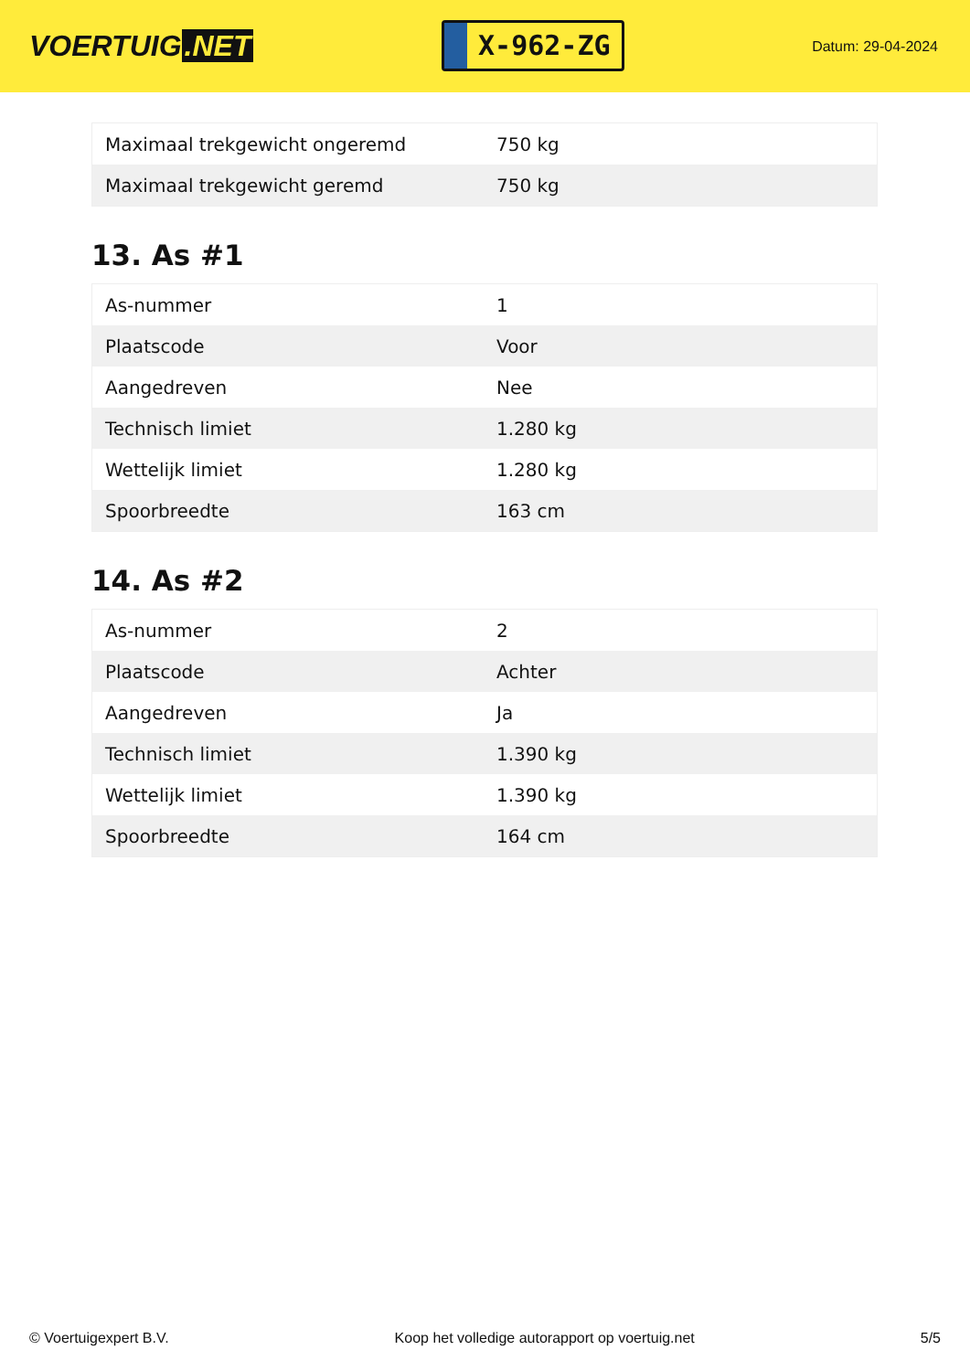VOERTUIG.NET
X-962-ZG
Datum: 29-04-2024
| Maximaal trekgewicht ongeremd | 750 kg |
| Maximaal trekgewicht geremd | 750 kg |
13. As #1
| As-nummer | 1 |
| Plaatscode | Voor |
| Aangedreven | Nee |
| Technisch limiet | 1.280 kg |
| Wettelijk limiet | 1.280 kg |
| Spoorbreedte | 163 cm |
14. As #2
| As-nummer | 2 |
| Plaatscode | Achter |
| Aangedreven | Ja |
| Technisch limiet | 1.390 kg |
| Wettelijk limiet | 1.390 kg |
| Spoorbreedte | 164 cm |
© Voertuigexpert B.V. Koop het volledige autorapport op voertuig.net 5/5